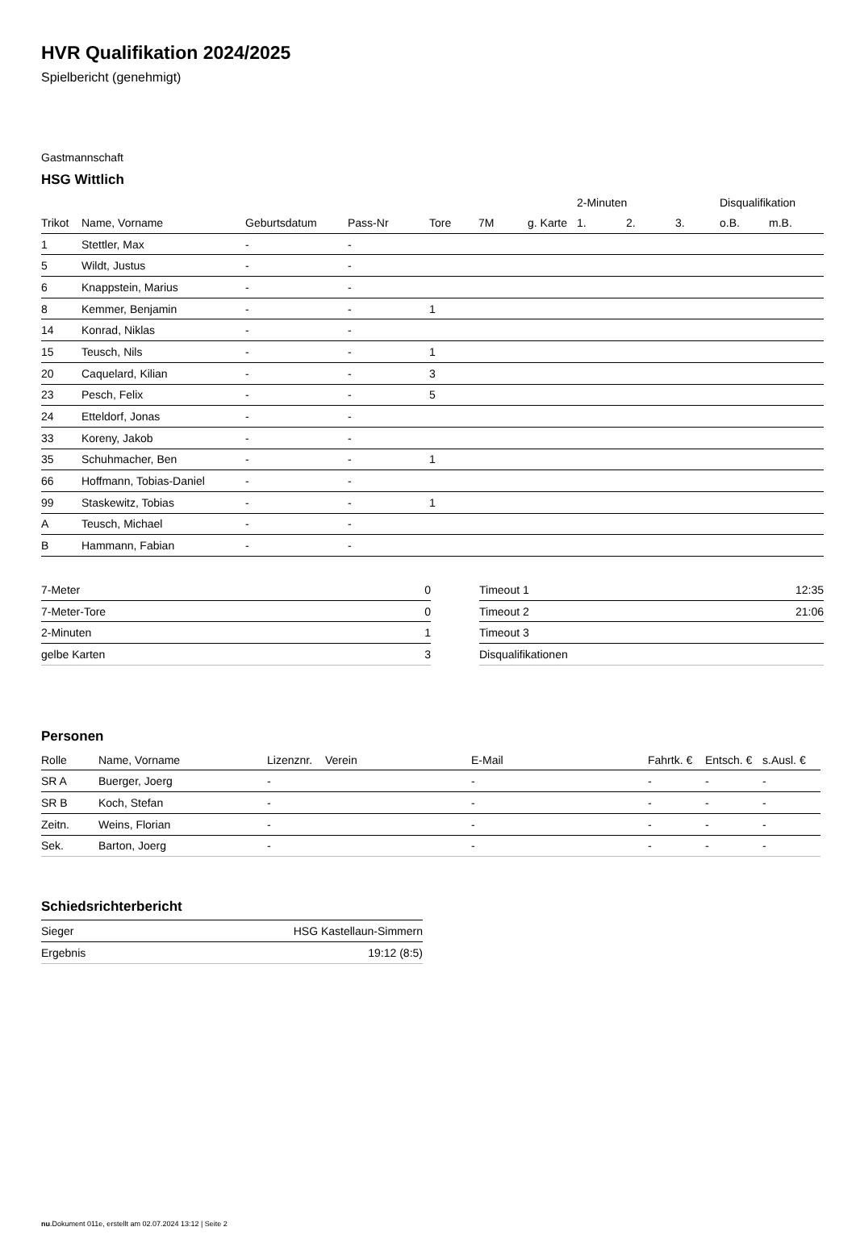HVR Qualifikation 2024/2025
Spielbericht (genehmigt)
Gastmannschaft
HSG Wittlich
| | | | | | | | 2-Minuten | | | Disqualifikation | |
| --- | --- | --- | --- | --- | --- | --- | --- | --- | --- | --- | --- |
| Trikot | Name, Vorname | Geburtsdatum | Pass-Nr | Tore | 7M | g. Karte | 1. | 2. | 3. | o.B. | m.B. |
| 1 | Stettler, Max | - | - | | | | | | | | |
| 5 | Wildt, Justus | - | - | | | | | | | | |
| 6 | Knappstein, Marius | - | - | | | | | | | | |
| 8 | Kemmer, Benjamin | - | - | 1 | | | | | | | |
| 14 | Konrad, Niklas | - | - | | | | | | | | |
| 15 | Teusch, Nils | - | - | 1 | | | | | | | |
| 20 | Caquelard, Kilian | - | - | 3 | | | | | | | |
| 23 | Pesch, Felix | - | - | 5 | | | | | | | |
| 24 | Etteldorf, Jonas | - | - | | | | | | | | |
| 33 | Koreny, Jakob | - | - | | | | | | | | |
| 35 | Schuhmacher, Ben | - | - | 1 | | | | | | | |
| 66 | Hoffmann, Tobias-Daniel | - | - | | | | | | | | |
| 99 | Staskewitz, Tobias | - | - | 1 | | | | | | | |
| A | Teusch, Michael | - | - | | | | | | | | |
| B | Hammann, Fabian | - | - | | | | | | | | |
| 7-Meter | 0 |
| 7-Meter-Tore | 0 |
| 2-Minuten | 1 |
| gelbe Karten | 3 |
| Timeout 1 | 12:35 |
| Timeout 2 | 21:06 |
| Timeout 3 | |
| Disqualifikationen | |
Personen
| Rolle | Name, Vorname | Lizenznr. | Verein | E-Mail | Fahrtk. € | Entsch. € | s.Ausl. € |
| --- | --- | --- | --- | --- | --- | --- | --- |
| SR A | Buerger, Joerg | - | | - | - | - | - |
| SR B | Koch, Stefan | - | | - | - | - | - |
| Zeitn. | Weins, Florian | - | | - | - | - | - |
| Sek. | Barton, Joerg | - | | - | - | - | - |
Schiedsrichterbericht
| Sieger | HSG Kastellaun-Simmern |
| Ergebnis | 19:12 (8:5) |
nu.Dokument 011e, erstellt am 02.07.2024 13:12 | Seite 2